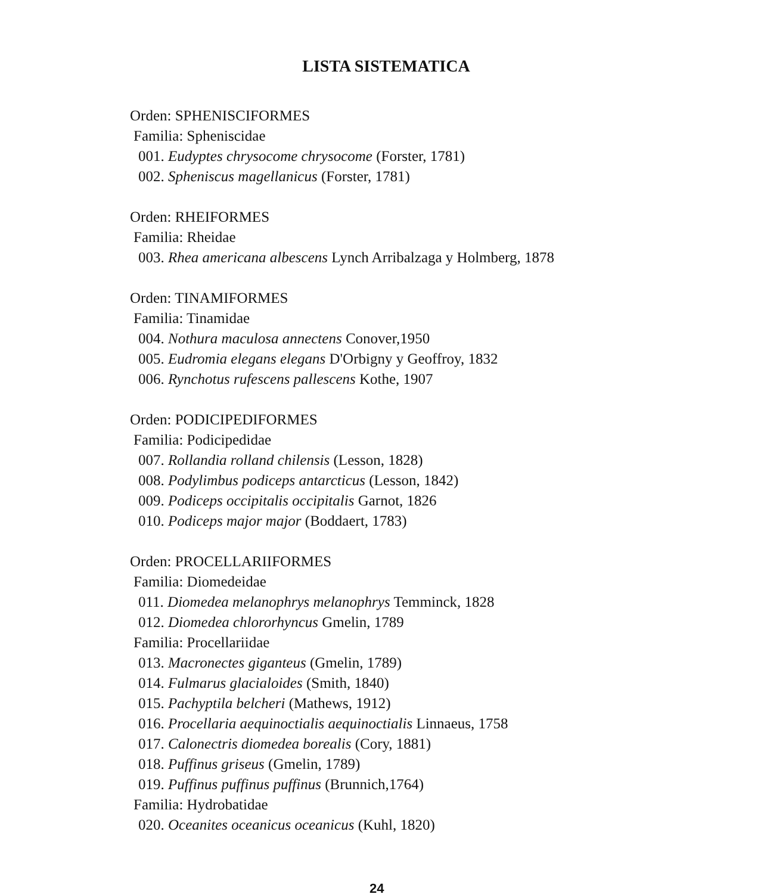LISTA SISTEMATICA
Orden: SPHENISCIFORMES
Familia: Spheniscidae
001. Eudyptes chrysocome chrysocome (Forster, 1781)
002. Spheniscus magellanicus (Forster, 1781)
Orden: RHEIFORMES
Familia: Rheidae
003. Rhea americana albescens Lynch Arribalzaga y Holmberg, 1878
Orden: TINAMIFORMES
Familia: Tinamidae
004. Nothura maculosa annectens Conover,1950
005. Eudromia elegans elegans D'Orbigny y Geoffroy, 1832
006. Rynchotus rufescens pallescens Kothe, 1907
Orden: PODICIPEDIFORMES
Familia: Podicipedidae
007. Rollandia rolland chilensis (Lesson, 1828)
008. Podylimbus podiceps antarcticus (Lesson, 1842)
009. Podiceps occipitalis occipitalis Garnot, 1826
010. Podiceps major major (Boddaert, 1783)
Orden: PROCELLARIIFORMES
Familia: Diomedeidae
011. Diomedea melanophrys melanophrys Temminck, 1828
012. Diomedea chlororhyncus Gmelin, 1789
Familia: Procellariidae
013. Macronectes giganteus (Gmelin, 1789)
014. Fulmarus glacialoides (Smith, 1840)
015. Pachyptila belcheri (Mathews, 1912)
016. Procellaria aequinoctialis aequinoctialis Linnaeus, 1758
017. Calonectris diomedea borealis (Cory, 1881)
018. Puffinus griseus (Gmelin, 1789)
019. Puffinus puffinus puffinus (Brunnich,1764)
Familia: Hydrobatidae
020. Oceanites oceanicus oceanicus (Kuhl, 1820)
24